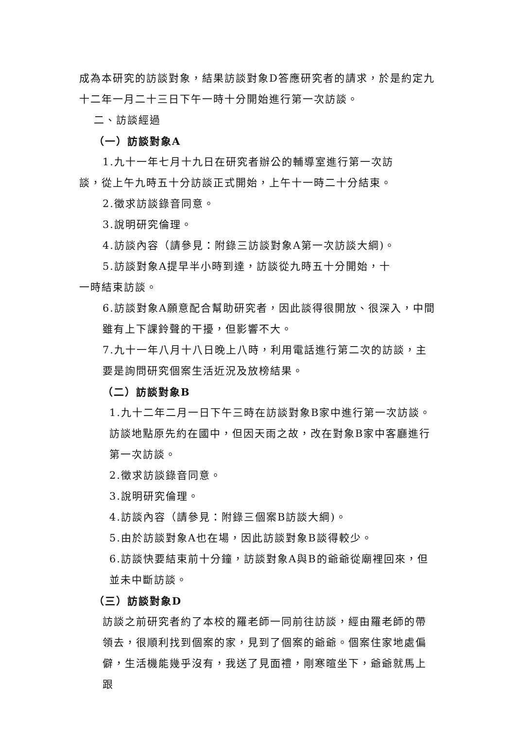成為本研究的訪談對象，結果訪談對象D答應研究者的請求，於是約定九十二年一月二十三日下午一時十分開始進行第一次訪談。
二、訪談經過
（一）訪談對象A
1.九十一年七月十九日在研究者辦公的輔導室進行第一次訪
談，從上午九時五十分訪談正式開始，上午十一時二十分結束。
2.徵求訪談錄音同意。
3.說明研究倫理。
4.訪談內容（請參見：附錄三訪談對象A第一次訪談大綱)。
5.訪談對象A提早半小時到達，訪談從九時五十分開始，十
一時結束訪談。
6.訪談對象A願意配合幫助研究者，因此談得很開放、很深入，中間雖有上下課鈴聲的干擾，但影響不大。
7.九十一年八月十八日晚上八時，利用電話進行第二次的訪談，主要是詢問研究個案生活近況及放榜結果。
（二）訪談對象B
1.九十二年二月一日下午三時在訪談對象B家中進行第一次訪談。訪談地點原先約在國中，但因天雨之故，改在對象B家中客廳進行第一次訪談。
2.徵求訪談錄音同意。
3.說明研究倫理。
4.訪談內容（請參見：附錄三個案B訪談大綱)。
5.由於訪談對象A也在場，因此訪談對象B談得較少。
6.訪談快要結束前十分鐘，訪談對象A與B的爺爺從廟裡回來，但並未中斷訪談。
（三）訪談對象D
訪談之前研究者約了本校的羅老師一同前往訪談，經由羅老師的帶領去，很順利找到個案的家，見到了個案的爺爺。個案住家地處偏僻，生活機能幾乎沒有，我送了見面禮，剛寒暄坐下，爺爺就馬上跟